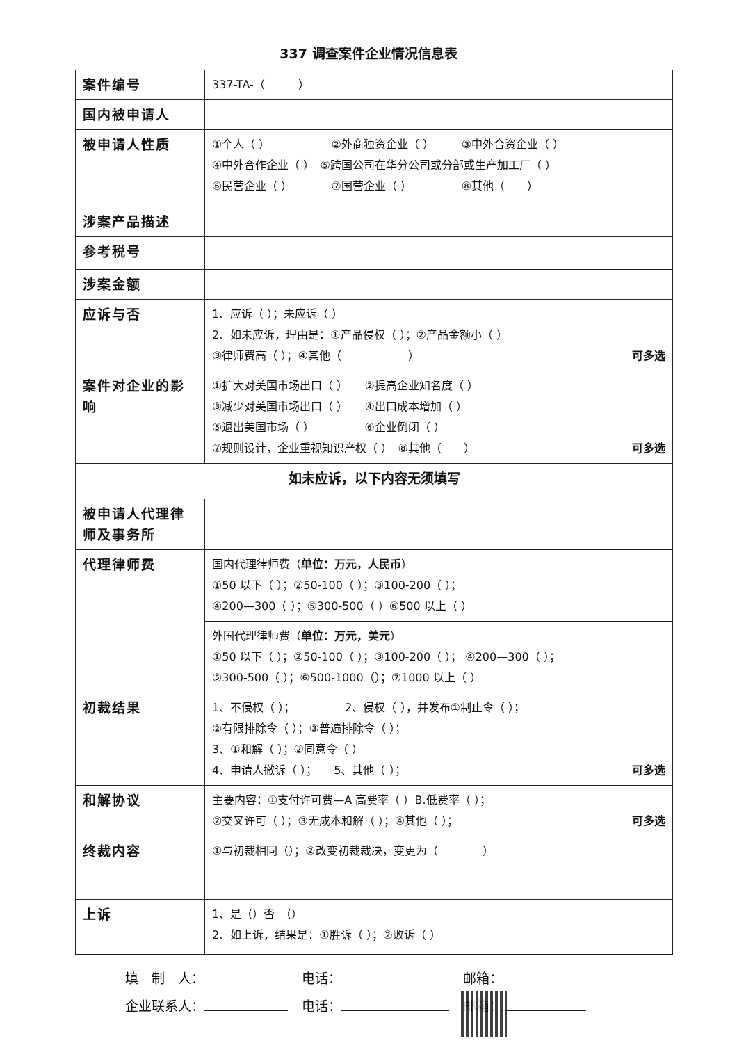337 调查案件企业情况信息表
| 案件编号 | 337-TA-（ ） |
| 国内被申请人 | |
| 被申请人性质 | ①个人（ ） ②外商独资企业（ ） ③中外合资企业（ ） ④中外合作企业（ ） ⑤跨国公司在华分公司或分部或生产加工厂（ ） ⑥民营企业（ ） ⑦国营企业（ ） ⑧其他（ ） |
| 涉案产品描述 | |
| 参考税号 | |
| 涉案金额 | |
| 应诉与否 | 1、应诉（ ）；未应诉（ ） 2、如未应诉，理由是：①产品侵权（ ）；②产品金额小（ ） ③律师费高（ ）；④其他（ ） 可多选 |
| 案件对企业的影响 | ①扩大对美国市场出口（ ） ②提高企业知名度（ ） ③减少对美国市场出口（ ） ④出口成本增加（ ） ⑤退出美国市场（ ） ⑥企业倒闭（ ） ⑦规则设计，企业重视知识产权（ ） ⑧其他（ ） 可多选 |
| 如未应诉，以下内容无须填写 | |
| 被申请人代理律师及事务所 | |
| 代理律师费 | 国内代理律师费（ 单位：万元，人民币 ） ①50 以下（ ）；②50-100（ ）；③100-200（ ）； ④200—300（ ）；⑤300-500（ ）⑥500 以上（ ） |
| | 外国代理律师费（ 单位：万元，美元 ） ①50 以下（ ）；②50-100（ ）；③100-200（ ）； ④200—300（ ）； ⑤300-500（ ）；⑥500-1000（）；⑦1000 以上（ ） |
| 初裁结果 | 1、不侵权（ ）； 2、侵权（ ），并发布①制止令（ ）； ②有限排除令（ ）；③普遍排除令（ ）； 3、①和解（ ）；②同意令（ ） 4、申请人撤诉（ ）； 5、其他（ ）； 可多选 |
| 和解协议 | 主要内容：①支付许可费—A 高费率（ ）B.低费率（ ）； ②交叉许可（ ）；③无成本和解（ ）；④其他（ ）； 可多选 |
| 终裁内容 | ①与初裁相同（）；②改变初裁裁决，变更为（ ） |
| 上诉 | 1、是（）否 （） 2、如上诉，结果是：①胜诉（ ）；②败诉（ ） |
填　制　人： 电话： 邮箱：
企业联系人： 电话： 邮箱：